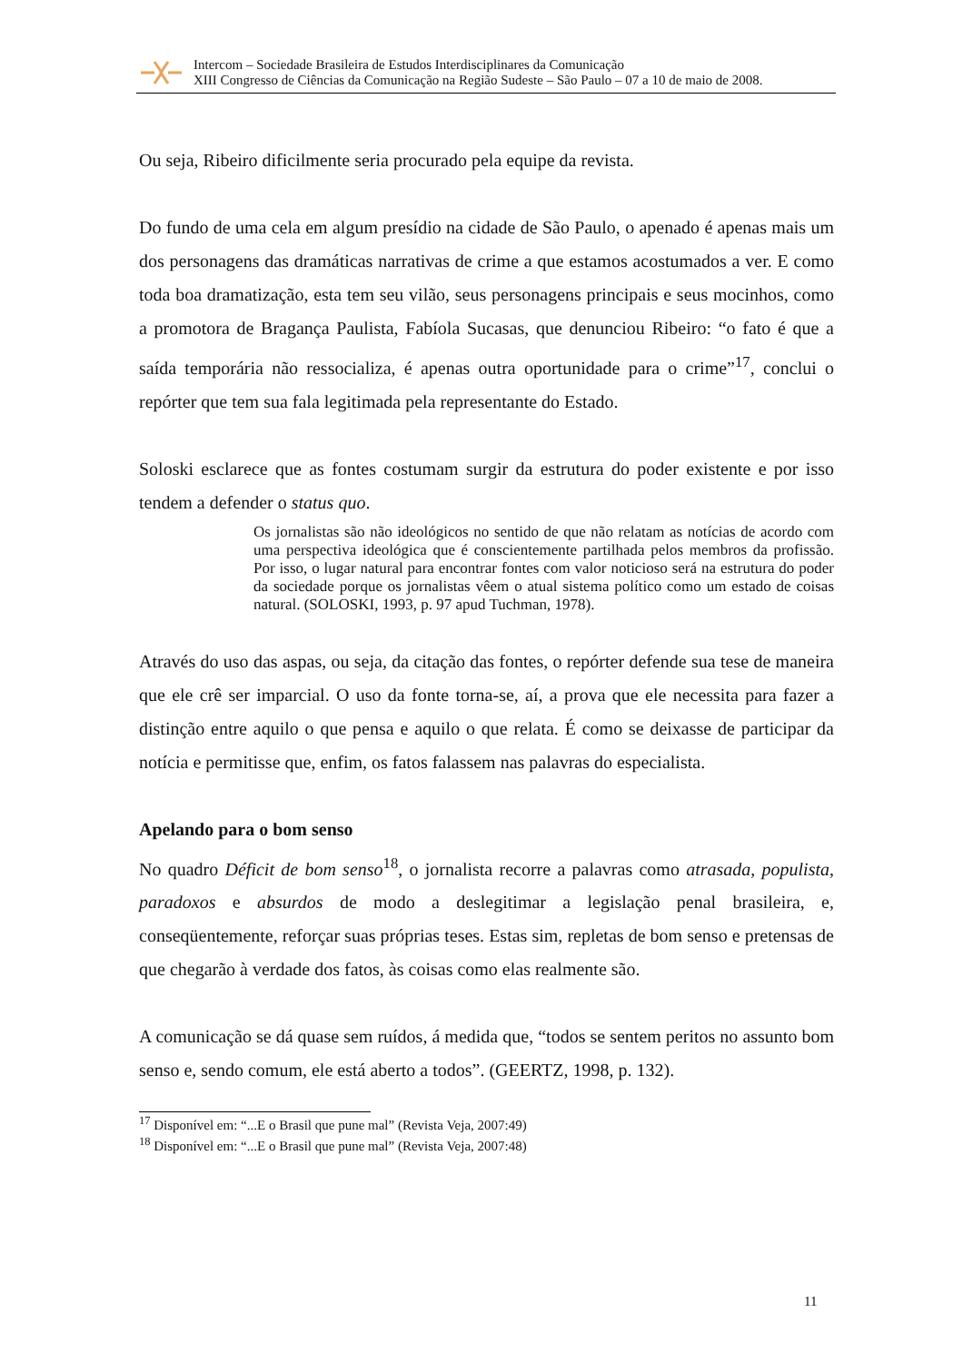Intercom – Sociedade Brasileira de Estudos Interdisciplinares da Comunicação
XIII Congresso de Ciências da Comunicação na Região Sudeste – São Paulo – 07 a 10 de maio de 2008.
Ou seja, Ribeiro dificilmente seria procurado pela equipe da revista.
Do fundo de uma cela em algum presídio na cidade de São Paulo, o apenado é apenas mais um dos personagens das dramáticas narrativas de crime a que estamos acostumados a ver. E como toda boa dramatização, esta tem seu vilão, seus personagens principais e seus mocinhos, como a promotora de Bragança Paulista, Fabíola Sucasas, que denunciou Ribeiro: “o fato é que a saída temporária não ressocializa, é apenas outra oportunidade para o crime”<sup>17</sup>, conclui o repórter que tem sua fala legitimada pela representante do Estado.
Soloski esclarece que as fontes costumam surgir da estrutura do poder existente e por isso tendem a defender o status quo.
Os jornalistas são não ideológicos no sentido de que não relatam as notícias de acordo com uma perspectiva ideológica que é conscientemente partilhada pelos membros da profissão. Por isso, o lugar natural para encontrar fontes com valor noticioso será na estrutura do poder da sociedade porque os jornalistas vêem o atual sistema político como um estado de coisas natural. (SOLOSKI, 1993, p. 97 apud Tuchman, 1978).
Através do uso das aspas, ou seja, da citação das fontes, o repórter defende sua tese de maneira que ele crê ser imparcial. O uso da fonte torna-se, aí, a prova que ele necessita para fazer a distinção entre aquilo o que pensa e aquilo o que relata. É como se deixasse de participar da notícia e permitisse que, enfim, os fatos falassem nas palavras do especialista.
Apelando para o bom senso
No quadro Déficit de bom senso<sup>18</sup>, o jornalista recorre a palavras como atrasada, populista, paradoxos e absurdos de modo a deslegitimar a legislação penal brasileira, e, conseqüentemente, reforçar suas próprias teses. Estas sim, repletas de bom senso e pretensas de que chegarão à verdade dos fatos, às coisas como elas realmente são.
A comunicação se dá quase sem ruídos, á medida que, “todos se sentem peritos no assunto bom senso e, sendo comum, ele está aberto a todos”. (GEERTZ, 1998, p. 132).
<sup>17</sup> Disponível em: “...E o Brasil que pune mal” (Revista Veja, 2007:49)
<sup>18</sup> Disponível em: “...E o Brasil que pune mal” (Revista Veja, 2007:48)
11